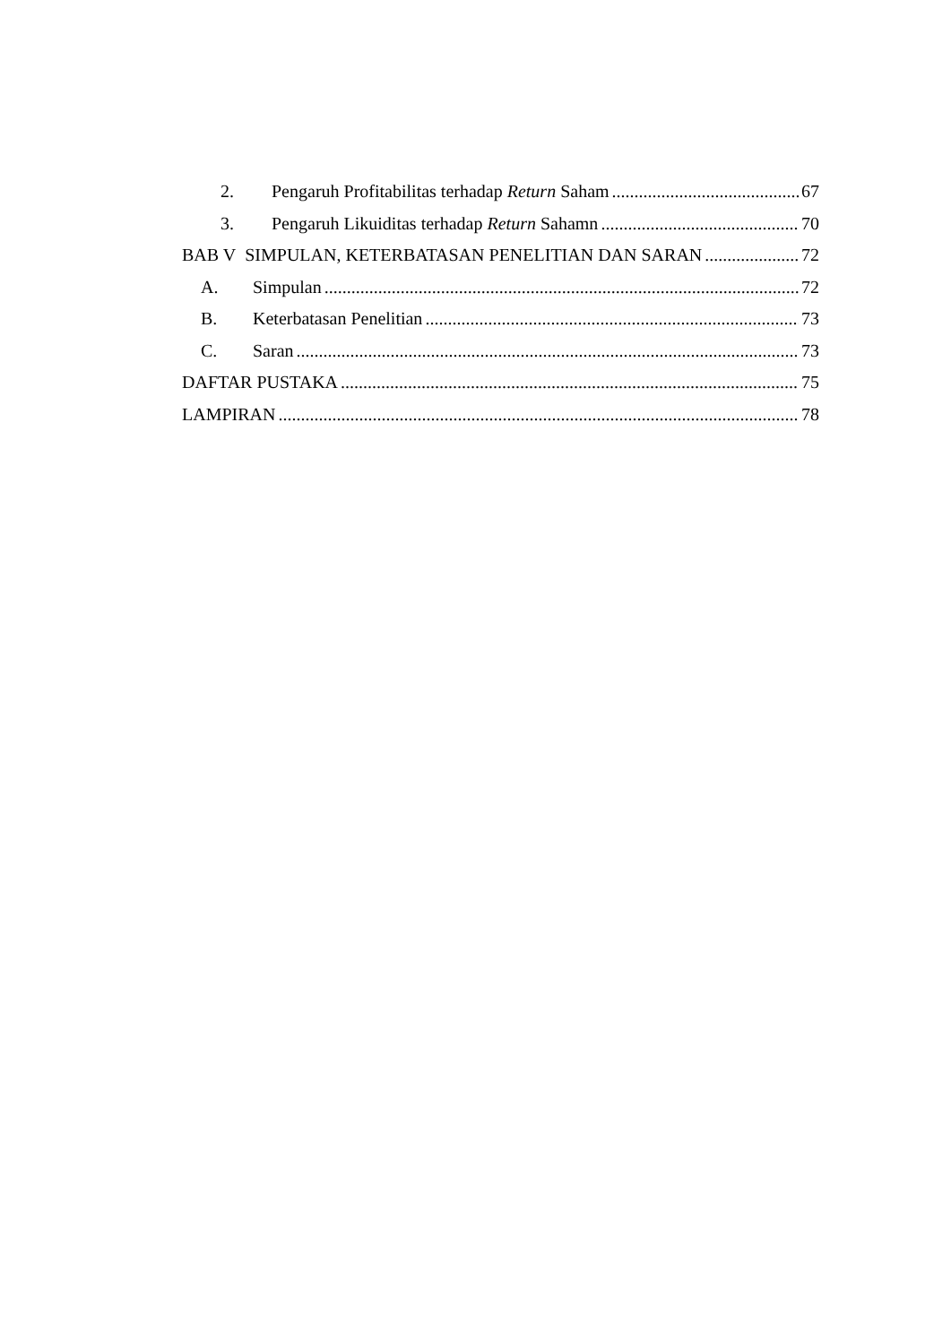2. Pengaruh Profitabilitas terhadap Return Saham 67
3. Pengaruh Likuiditas terhadap Return Sahamn 70
BAB V SIMPULAN, KETERBATASAN PENELITIAN DAN SARAN 72
A. Simpulan 72
B. Keterbatasan Penelitian 73
C. Saran 73
DAFTAR PUSTAKA 75
LAMPIRAN 78